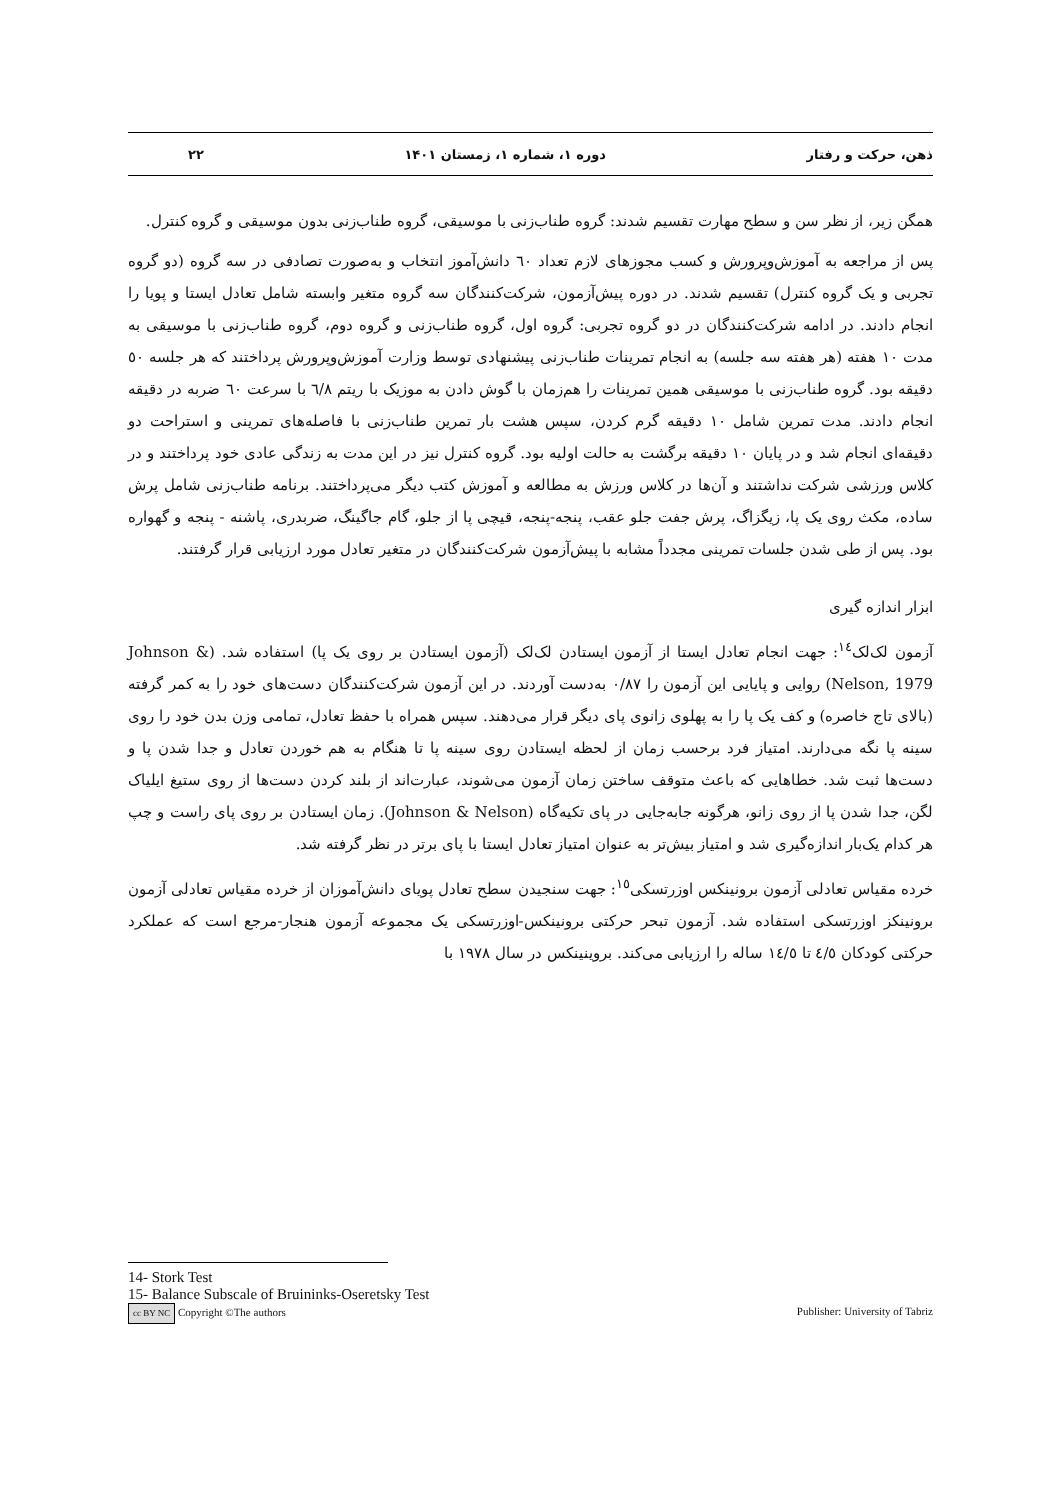ذهن، حرکت و رفتار دوره ۱، شماره ۱، زمستان ۱۴۰۱ ۲۲
همگن زیر، از نظر سن و سطح مهارت تقسیم شدند: گروه طناب‌زنی با موسیقی، گروه طناب‌زنی بدون موسیقی و گروه کنترل.
پس از مراجعه به آموزش‌وپرورش و کسب مجوزهای لازم تعداد ٦٠ دانش‌آموز انتخاب و به‌صورت تصادفی در سه گروه (دو گروه تجربی و یک گروه کنترل) تقسیم شدند. در دوره پیش‌آزمون، شرکت‌کنندگان سه گروه متغیر وابسته شامل تعادل ایستا و پویا را انجام دادند. در ادامه شرکت‌کنندگان در دو گروه تجربی: گروه اول، گروه طناب‌زنی و گروه دوم، گروه طناب‌زنی با موسیقی به مدت ١٠ هفته (هر هفته سه جلسه) به انجام تمرینات طناب‌زنی پیشنهادی توسط وزارت آموزش‌وپرورش پرداختند که هر جلسه ٥٠ دقیقه بود. گروه طناب‌زنی با موسیقی همین تمرینات را هم‌زمان با گوش دادن به موزیک با ریتم ٦/٨ با سرعت ٦٠ ضربه در دقیقه انجام دادند. مدت تمرین شامل ١٠ دقیقه گرم کردن، سپس هشت بار تمرین طناب‌زنی با فاصله‌های تمرینی و استراحت دو دقیقه‌ای انجام شد و در پایان ١٠ دقیقه برگشت به حالت اولیه بود. گروه کنترل نیز در این مدت به زندگی عادی خود پرداختند و در کلاس ورزشی شرکت نداشتند و آن‌ها در کلاس ورزش به مطالعه و آموزش کتب دیگر می‌پرداختند. برنامه طناب‌زنی شامل پرش ساده، مکث روی یک پا، زیگزاگ، پرش جفت جلو عقب، پنجه-پنجه، قیچی پا از جلو، گام جاگینگ، ضربدری، پاشنه - پنجه و گهواره بود. پس از طی شدن جلسات تمرینی مجدداً مشابه با پیش‌آزمون شرکت‌کنندگان در متغیر تعادل مورد ارزیابی قرار گرفتند.
ابزار اندازه گیری
آزمون لک‌لک<sup>١٤</sup>: جهت انجام تعادل ایستا از آزمون ایستادن لک‌لک (آزمون ایستادن بر روی یک پا) استفاده شد. (Johnson & Nelson, 1979) روایی و پایایی این آزمون را ٠/٨٧ به‌دست آوردند. در این آزمون شرکت‌کنندگان دست‌های خود را به کمر گرفته (بالای تاج خاصره) و کف یک پا را به پهلوی زانوی پای دیگر قرار می‌دهند. سپس همراه با حفظ تعادل، تمامی وزن بدن خود را روی سینه پا نگه می‌دارند. امتیاز فرد برحسب زمان از لحظه ایستادن روی سینه پا تا هنگام به هم خوردن تعادل و جدا شدن پا و دست‌ها ثبت شد. خطاهایی که باعث متوقف ساختن زمان آزمون می‌شوند، عبارت‌اند از بلند کردن دست‌ها از روی ستیغ ایلیاک لگن، جدا شدن پا از روی زانو، هرگونه جابه‌جایی در پای تکیه‌گاه (Johnson & Nelson). زمان ایستادن بر روی پای راست و چپ هر کدام یک‌بار اندازه‌گیری شد و امتیاز بیش‌تر به عنوان امتیاز تعادل ایستا با پای برتر در نظر گرفته شد.
خرده مقیاس تعادلی آزمون برونینکس اوزرتسکی<sup>١٥</sup>: جهت سنجیدن سطح تعادل پویای دانش‌آموزان از خرده مقیاس تعادلی آزمون برونینکز اوزرتسکی استفاده شد. آزمون تبحر حرکتی برونینکس-اوزرتسکی یک مجموعه آزمون هنجار-مرجع است که عملکرد حرکتی کودکان ٤/٥ تا ١٤/٥ ساله را ارزیابی می‌کند. بروینینکس در سال ١٩٧٨ با
14- Stork Test
15- Balance Subscale of Bruininks-Oseretsky Test
cc BY NC Copyright ©The authors Publisher: University of Tabriz